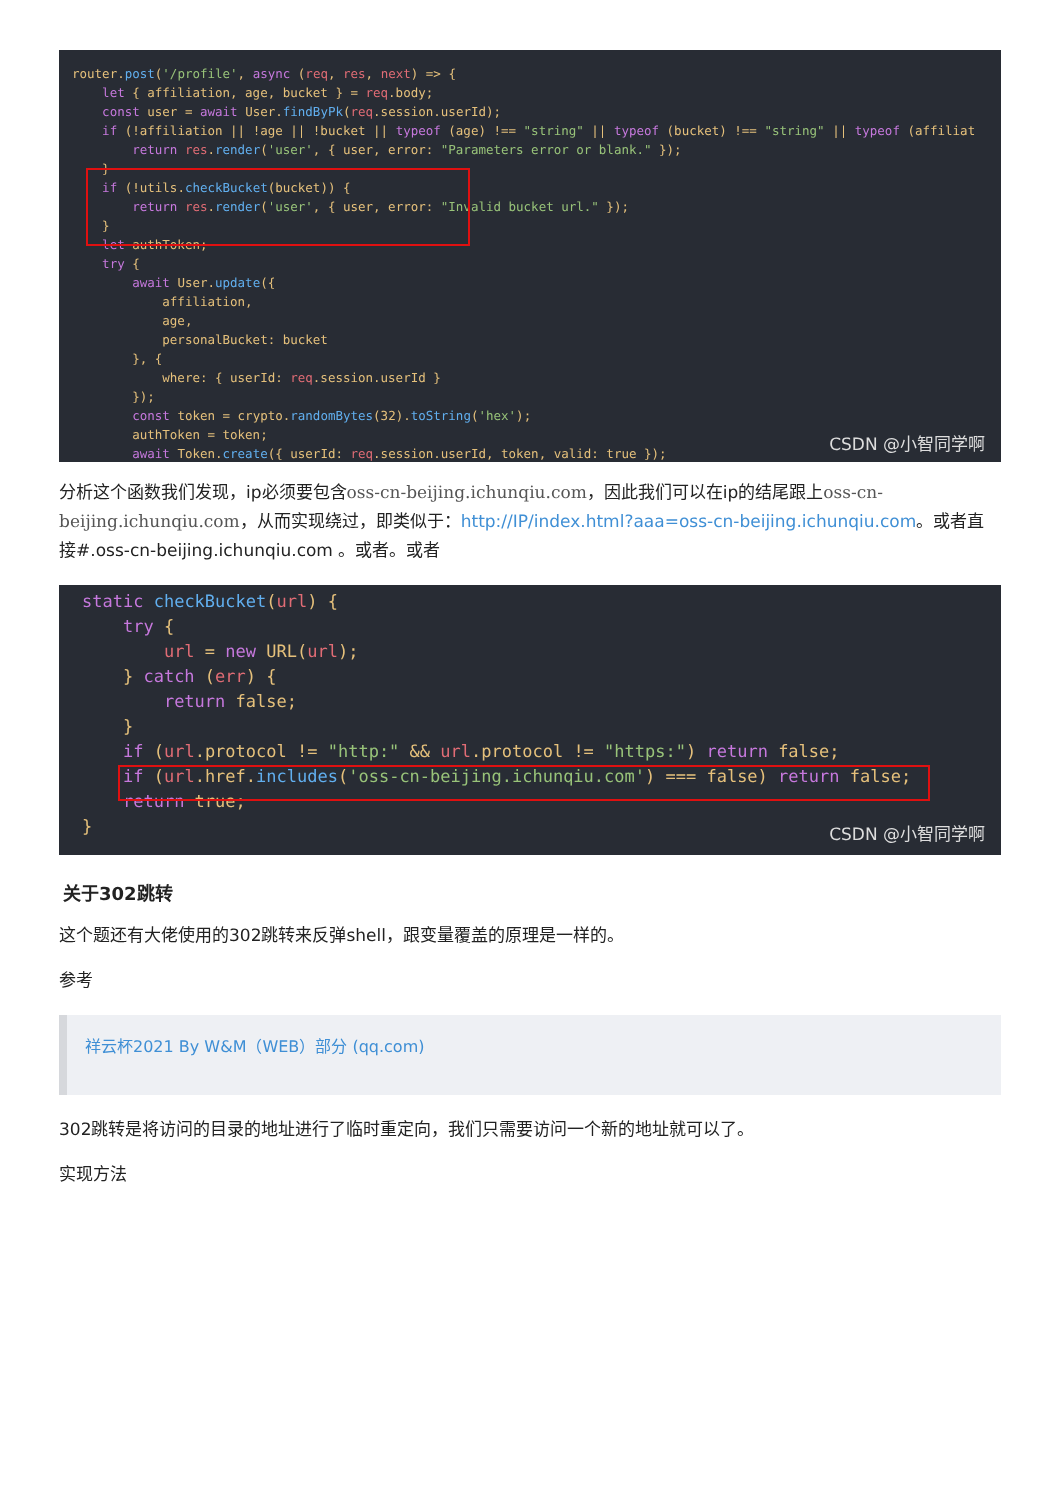router.post('/profile', async (req, res, next) => { let { affiliation, age, bucket } = req.body; const user = await User.findByPk(req.session.userId); if (!affiliation || !age || !bucket || typeof (age) !== "string" || typeof (bucket) !== "string" || typeof (affiliat return res.render('user', { user, error: "Parameters error or blank." }); } if (!utils.checkBucket(bucket)) { return res.render('user', { user, error: "Invalid bucket url." }); } let authToken; try { await User.update({ affiliation, age, personalBucket: bucket }, { where: { userId: req.session.userId } }); const token = crypto.randomBytes(32).toString('hex'); authToken = token; await Token.create({ userId: req.session.userId, token, valid: true });
CSDN @小智同学啊
分析这个函数我们发现，ip必须要包含oss-cn-beijing.ichunqiu.com，因此我们可以在ip的结尾跟上oss-cn-beijing.ichunqiu.com，从而实现绕过，即类似于：http://IP/index.html?aaa=oss-cn-beijing.ichunqiu.com。或者直接#.oss-cn-beijing.ichunqiu.com 。或者。或者
static checkBucket(url) { try { url = new URL(url); } catch (err) { return false; } if (url.protocol != "http:" && url.protocol != "https:") return false; if (url.href.includes('oss-cn-beijing.ichunqiu.com') === false) return false; return true; }
CSDN @小智同学啊
关于302跳转
这个题还有大佬使用的302跳转来反弹shell，跟变量覆盖的原理是一样的。
参考
祥云杯2021 By W&M（WEB）部分 (qq.com)
302跳转是将访问的目录的地址进行了临时重定向，我们只需要访问一个新的地址就可以了。
实现方法